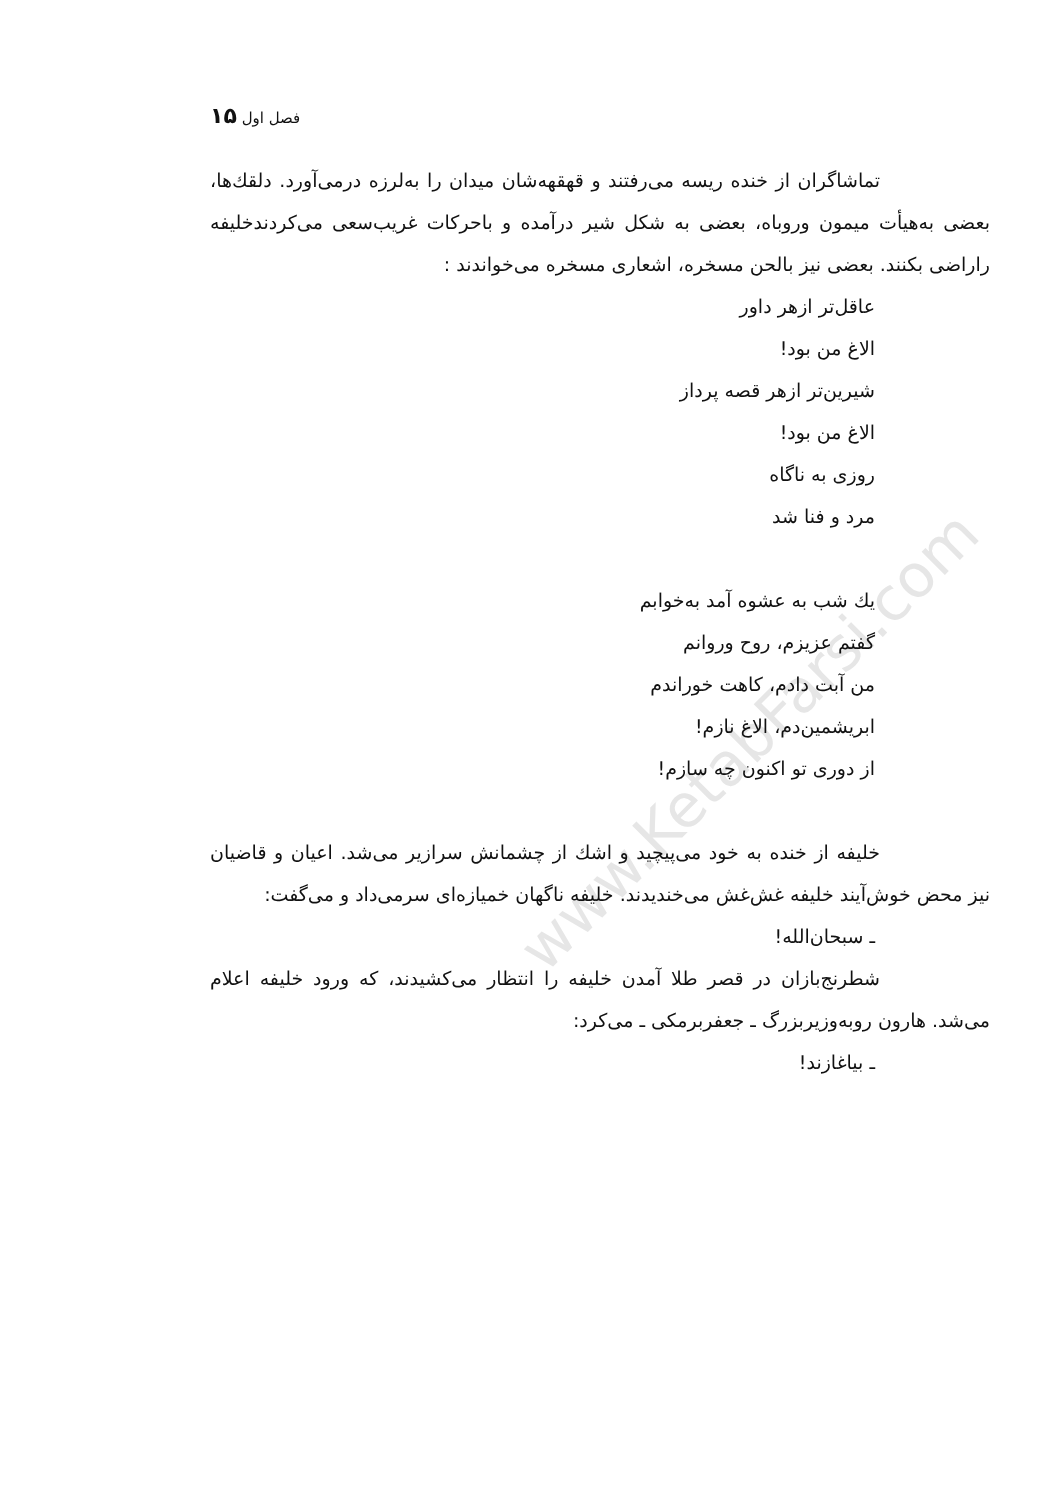www.KetabFarsi.com
فصل اول ۱۵
تماشاگران از خنده ریسه می‌رفتند و قهقهه‌شان میدان را به‌لرزه درمی‌آورد. دلقك‌ها، بعضی به‌هیأت میمون وروباه، بعضی به شکل شیر درآمده و باحرکات غریب‌سعی می‌کردندخلیفه راراضی بکنند. بعضی نیز بالحن مسخره، اشعاری مسخره می‌خواندند :
عاقل‌تر ازهر داور
الاغ من بود!
شیرین‌تر ازهر قصه پرداز
الاغ من بود!
روزی به ناگاه
مرد و فنا شد
یك شب به عشوه آمد به‌خوابم
گفتم عزیزم، روح وروانم
من آبت دادم، کاهت خوراندم
ابریشمین‌دم، الاغ نازم!
از دوری تو اکنون چه سازم!
خلیفه از خنده به خود می‌پیچید و اشك از چشمانش سرازیر می‌شد. اعیان و قاضیان نیز محض خوش‌آیند خلیفه غش‌غش می‌خندیدند. خلیفه ناگهان خمیازه‌ای سرمی‌داد و می‌گفت:
ـ سبحان‌الله!
شطرنج‌بازان در قصر طلا آمدن خلیفه را انتظار می‌کشیدند، که ورود خلیفه اعلام می‌شد. هارون روبه‌وزیربزرگ ـ جعفربرمکی ـ می‌کرد:
ـ بیاغازند!